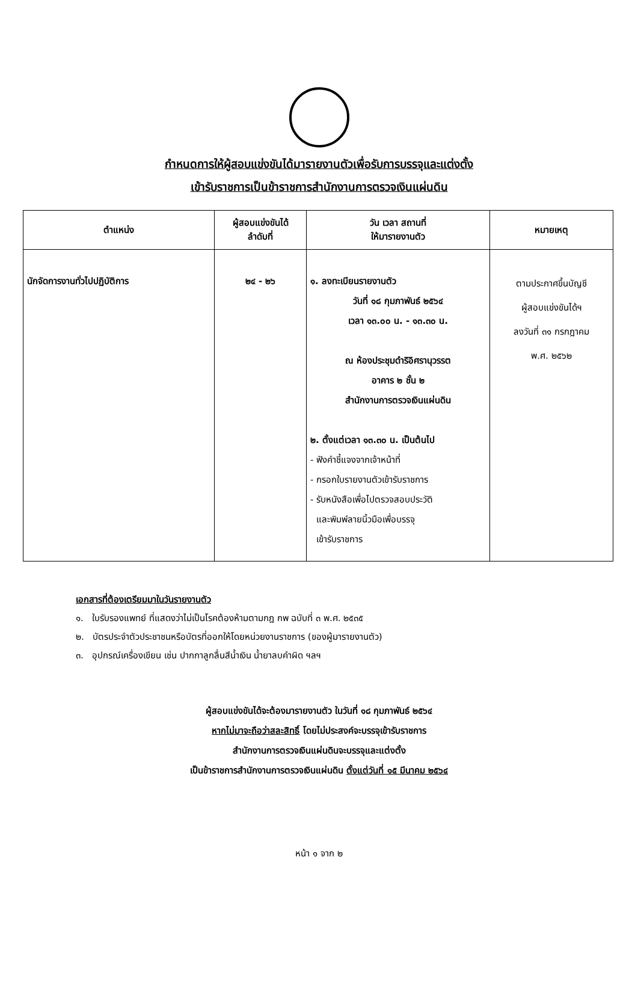กำหนดการให้ผู้สอบแข่งขันได้มารายงานตัวเพื่อรับการบรรจุและแต่งตั้ง
เข้ารับราชการเป็นข้าราชการสำนักงานการตรวจเงินแผ่นดิน
| ตำแหน่ง | ผู้สอบแข่งขันได้ ลำดับที่ | วัน เวลา สถานที่ ให้มารายงานตัว | หมายเหตุ |
| --- | --- | --- | --- |
| นักจัดการงานทั่วไปปฏิบัติการ | ๒๔ - ๒๖ | ๑. ลงทะเบียนรายงานตัว วันที่ ๑๘ กุมภาพันธ์ ๒๕๖๔ เวลา ๑๓.๐๐ น. - ๑๓.๓๐ น. ณ ห้องประชุมดำริอิศรานุวรรต อาคาร ๒ ชั้น ๒ สำนักงานการตรวจเงินแผ่นดิน ๒. ตั้งแต่เวลา ๑๓.๓๐ น. เป็นต้นไป - ฟังคำชี้แจงจากเจ้าหน้าที่ - กรอกใบรายงานตัวเข้ารับราชการ - รับหนังสือเพื่อไปตรวจสอบประวัติ และพิมพ์ลายนิ้วมือเพื่อบรรจุ เข้ารับราชการ | ตามประกาศขึ้นบัญชี ผู้สอบแข่งขันได้ฯ ลงวันที่ ๓๑ กรกฎาคม พ.ศ. ๒๕๖๒ |
เอกสารที่ต้องเตรียมมาในวันรายงานตัว
๑. ใบรับรองแพทย์ ที่แสดงว่าไม่เป็นโรคต้องห้ามตามกฎ กพ ฉบับที่ ๓ พ.ศ. ๒๕๓๕
๒. บัตรประจำตัวประชาชนหรือบัตรที่ออกให้โดยหน่วยงานราชการ (ของผู้มารายงานตัว)
๓. อุปกรณ์เครื่องเขียน เช่น ปากกาลูกลื่นสีน้ำเงิน น้ำยาลบคำผิด ฯลฯ
ผู้สอบแข่งขันได้จะต้องมารายงานตัว ในวันที่ ๑๘ กุมภาพันธ์ ๒๕๖๔
หากไม่มาจะถือว่าสละสิทธิ์ โดยไม่ประสงค์จะบรรจุเข้ารับราชการ
สำนักงานการตรวจเงินแผ่นดินจะบรรจุและแต่งตั้ง
เป็นข้าราชการสำนักงานการตรวจเงินแผ่นดิน ตั้งแต่วันที่ ๑๕ มีนาคม ๒๕๖๔
หน้า ๑ จาก ๒